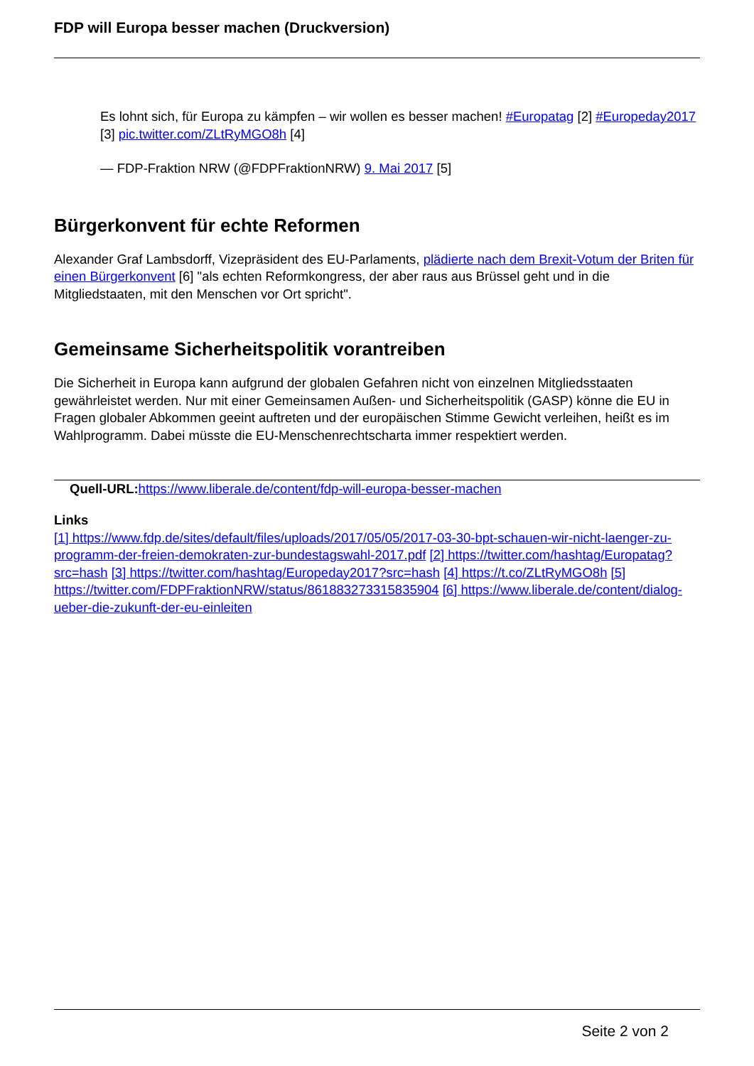FDP will Europa besser machen (Druckversion)
Es lohnt sich, für Europa zu kämpfen – wir wollen es besser machen! #Europatag [2] #Europeday2017 [3] pic.twitter.com/ZLtRyMGO8h [4]
— FDP-Fraktion NRW (@FDPFraktionNRW) 9. Mai 2017 [5]
Bürgerkonvent für echte Reformen
Alexander Graf Lambsdorff, Vizepräsident des EU-Parlaments, plädierte nach dem Brexit-Votum der Briten für einen Bürgerkonvent [6] "als echten Reformkongress, der aber raus aus Brüssel geht und in die Mitgliedstaaten, mit den Menschen vor Ort spricht".
Gemeinsame Sicherheitspolitik vorantreiben
Die Sicherheit in Europa kann aufgrund der globalen Gefahren nicht von einzelnen Mitgliedsstaaten gewährleistet werden. Nur mit einer Gemeinsamen Außen- und Sicherheitspolitik (GASP) könne die EU in Fragen globaler Abkommen geeint auftreten und der europäischen Stimme Gewicht verleihen, heißt es im Wahlprogramm. Dabei müsste die EU-Menschenrechtscharta immer respektiert werden.
Quell-URL: https://www.liberale.de/content/fdp-will-europa-besser-machen
Links
[1] https://www.fdp.de/sites/default/files/uploads/2017/05/05/2017-03-30-bpt-schauen-wir-nicht-laenger-zu-programm-der-freien-demokraten-zur-bundestagswahl-2017.pdf [2] https://twitter.com/hashtag/Europatag?src=hash [3] https://twitter.com/hashtag/Europeday2017?src=hash [4] https://t.co/ZLtRyMGO8h [5] https://twitter.com/FDPFraktionNRW/status/861883273315835904 [6] https://www.liberale.de/content/dialog-ueber-die-zukunft-der-eu-einleiten
Seite 2 von 2